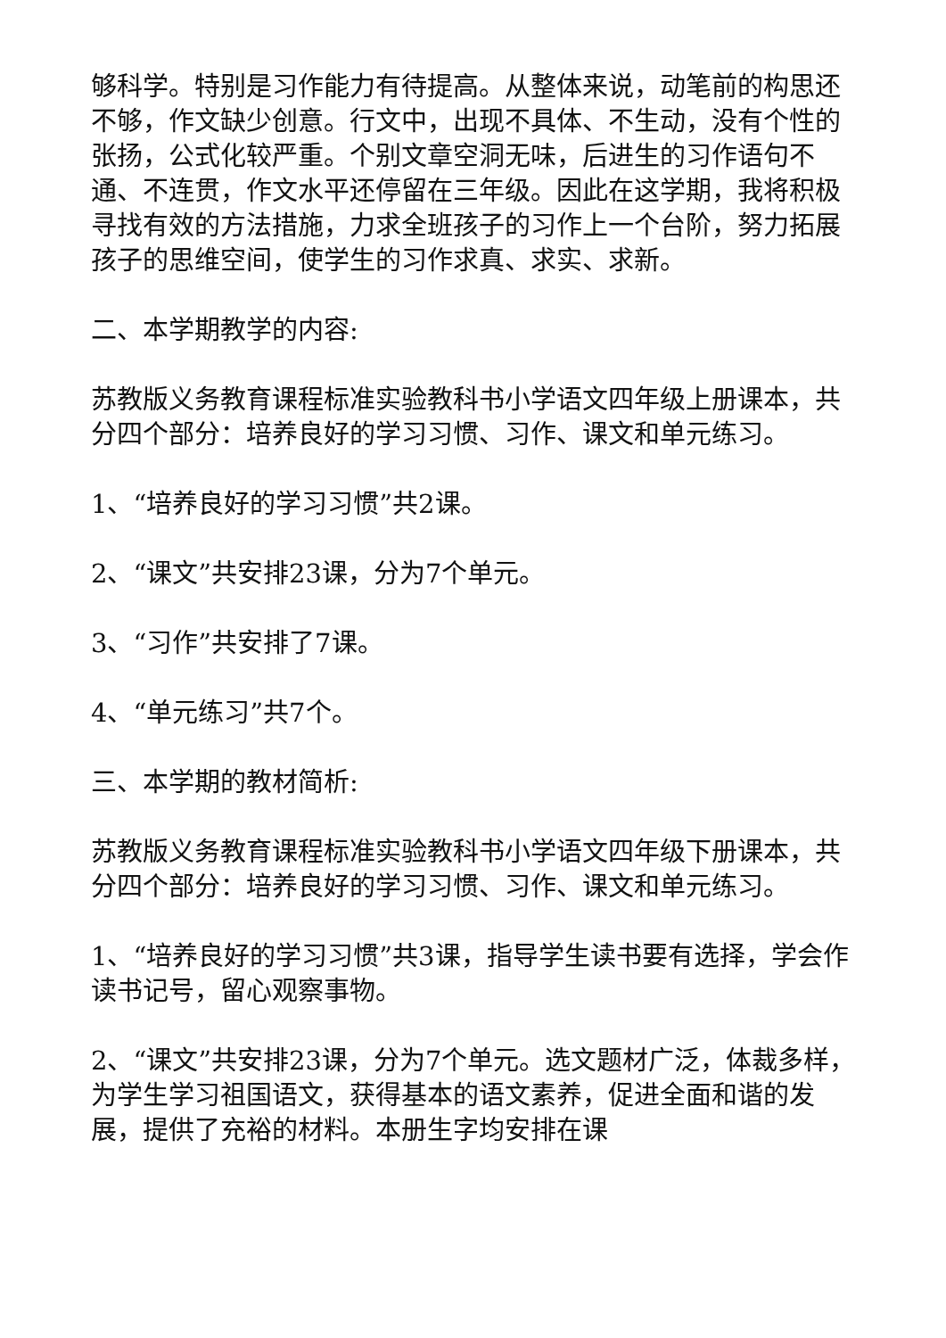够科学。特别是习作能力有待提高。从整体来说，动笔前的构思还不够，作文缺少创意。行文中，出现不具体、不生动，没有个性的张扬，公式化较严重。个别文章空洞无味，后进生的习作语句不通、不连贯，作文水平还停留在三年级。因此在这学期，我将积极寻找有效的方法措施，力求全班孩子的习作上一个台阶，努力拓展孩子的思维空间，使学生的习作求真、求实、求新。
二、本学期教学的内容:
苏教版义务教育课程标准实验教科书小学语文四年级上册课本，共分四个部分：培养良好的学习习惯、习作、课文和单元练习。
1、“培养良好的学习习惯”共2课。
2、“课文”共安排23课，分为7个单元。
3、“习作”共安排了7课。
4、“单元练习”共7个。
三、本学期的教材简析:
苏教版义务教育课程标准实验教科书小学语文四年级下册课本，共分四个部分：培养良好的学习习惯、习作、课文和单元练习。
1、“培养良好的学习习惯”共3课，指导学生读书要有选择，学会作读书记号，留心观察事物。
2、“课文”共安排23课，分为7个单元。选文题材广泛，体裁多样，为学生学习祖国语文，获得基本的语文素养，促进全面和谐的发展，提供了充裕的材料。本册生字均安排在课